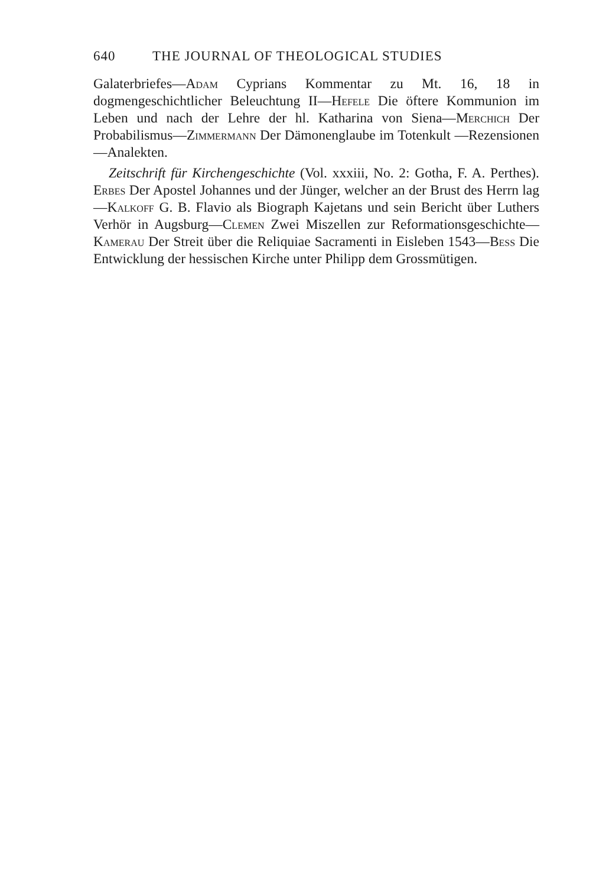640 THE JOURNAL OF THEOLOGICAL STUDIES
Galaterbriefes—Adam Cyprians Kommentar zu Mt. 16, 18 in dogmengeschichtlicher Beleuchtung II—Hefele Die öftere Kommunion im Leben und nach der Lehre der hl. Katharina von Siena—Merchich Der Probabilismus—Zimmermann Der Dämonenglaube im Totenkult —Rezensionen—Analekten.
Zeitschrift für Kirchengeschichte (Vol. xxxiii, No. 2: Gotha, F. A. Perthes). Erbes Der Apostel Johannes und der Jünger, welcher an der Brust des Herrn lag—Kalkoff G. B. Flavio als Biograph Kajetans und sein Bericht über Luthers Verhör in Augsburg—Clemen Zwei Miszellen zur Reformationsgeschichte—Kamerau Der Streit über die Reliquiae Sacramenti in Eisleben 1543—Bess Die Entwicklung der hessischen Kirche unter Philipp dem Grossmütigen.